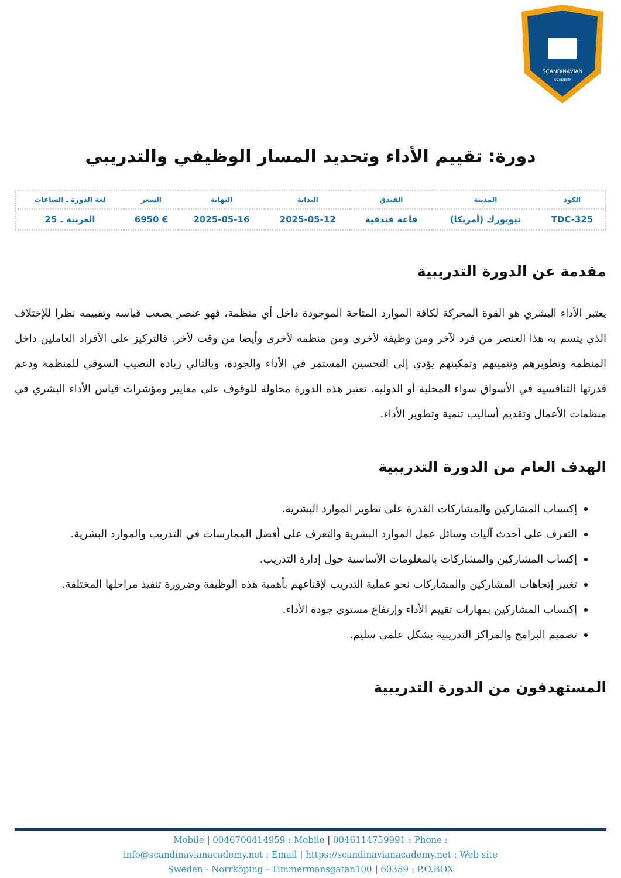SCANDINAVIAN
ACADEMY
دورة: تقييم الأداء وتحديد المسار الوظيفي والتدريبي
| الكود | المدينة | الفندق | البداية | النهاية | السعر | لغة الدورة ـ الساعات |
| --- | --- | --- | --- | --- | --- | --- |
| TDC-325 | نيويورك (أمريكا) | قاعة فندقية | 2025-05-12 | 2025-05-16 | € 6950 | العربية ـ 25 |
مقدمة عن الدورة التدريبية
يعتبر الأداء البشري هو القوة المحركة لكافة الموارد المتاحة الموجودة داخل أي منظمة، فهو عنصر يصعب قياسه وتقييمه نظرا للإختلاف الذي يتسم به هذا العنصر من فرد لآخر ومن وظيفة لأخرى ومن منظمة لأخرى وأيضا من وقت لأخر. فالتركيز على الأفراد العاملين داخل المنظمة وتطويرهم وتنميتهم وتمكينهم يؤدي إلى التحسين المستمر في الأداء والجودة، وبالتالي زيادة النصيب السوقي للمنظمة ودعم قدرتها التنافسية في الأسواق سواء المحلية أو الدولية. تعتبر هذه الدورة محاولة للوقوف على معايير ومؤشرات قياس الأداء البشري في منظمات الأعمال وتقديم أساليب تنمية وتطوير الأداء.
الهدف العام من الدورة التدريبية
إكتساب المشاركين والمشاركات القدرة على تطوير الموارد البشرية.
التعرف على أحدث آليات وسائل عمل الموارد البشرية والتعرف على أفضل الممارسات في التدريب والموارد البشرية.
إكساب المشاركين والمشاركات بالمعلومات الأساسية حول إدارة التدريب.
تغيير إتجاهات المشاركين والمشاركات نحو عملية التدريب لإقناعهم بأهمية هذه الوظيفة وضرورة تنفيذ مراحلها المختلفة.
إكتساب المشاركين بمهارات تقييم الأداء وإرتفاع مستوى جودة الأداء.
تصميم البرامج والمراكز التدريبية بشكل علمي سليم.
المستهدفون من الدورة التدريبية
Mobile | 0046700414959 : Mobile | 0046114759991 : Phone :
info@scandinavianacademy.net : Email | https://scandinavianacademy.net : Web site
Sweden - Norrköping - Timmermansgatan100 | 60359 : P.O.BOX